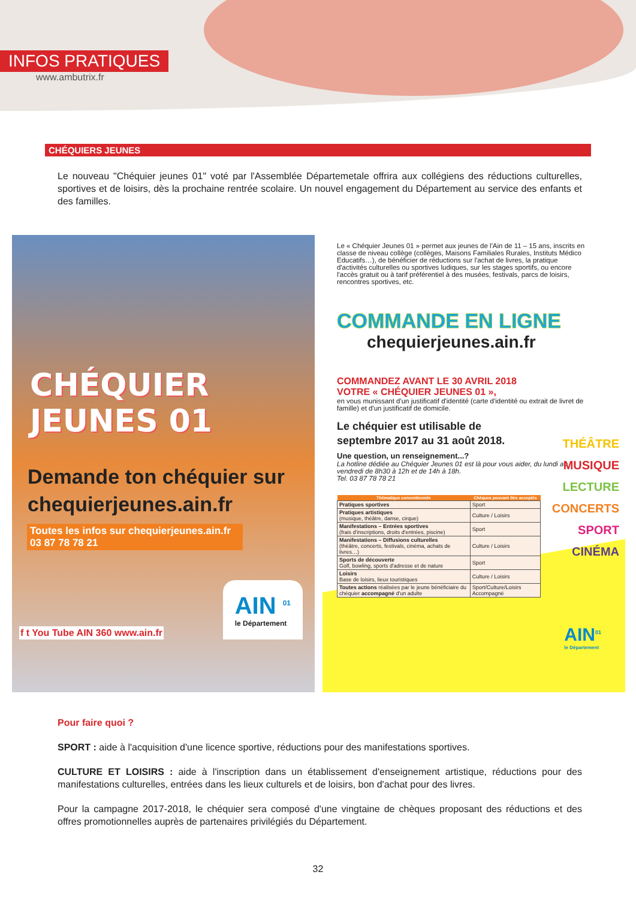INFOS PRATIQUES
www.ambutrix.fr
CHÉQUIERS JEUNES
Le nouveau "Chéquier jeunes 01" voté par l'Assemblée Départemetale offrira aux collégiens des réductions culturelles, sportives et de loisirs, dès la prochaine rentrée scolaire. Un nouvel engagement du Département au service des enfants et des familles.
CHÉQUIER
JEUNES 01
Demande ton chéquier sur chequierjeunes.ain.fr
Toutes les infos sur chequierjeunes.ain.fr
03 87 78 78 21
f t You Tube AIN 360 www.ain.fr
AIN <sup>01</sup>
le Département
Le « Chéquier Jeunes 01 » permet aux jeunes de l'Ain de 11 – 15 ans, inscrits en classe de niveau collège (collèges, Maisons Familiales Rurales, Instituts Médico Educatifs…), de bénéficier de réductions sur l'achat de livres, la pratique d'activités culturelles ou sportives ludiques, sur les stages sportifs, ou encore l'accès gratuit ou à tarif préférentiel à des musées, festivals, parcs de loisirs, rencontres sportives, etc.
COMMANDE EN LIGNE
chequierjeunes.ain.fr
COMMANDEZ AVANT LE 30 AVRIL 2018
VOTRE « CHÉQUIER JEUNES 01 »,
en vous munissant d'un justificatif d'identité (carte d'identité ou extrait de livret de famille) et d'un justificatif de domicile.
Le chéquier est utilisable de
septembre 2017 au 31 août 2018.
Une question, un renseignement...?
La hotline dédiée au Chéquier Jeunes 01 est là pour vous aider, du lundi au vendredi de 8h30 à 12h et de 14h à 18h.
Tel. 03 87 78 78 21
| Thématique conventionnée | Chèques pouvant être acceptés |
| --- | --- |
| Pratiques sportives | Sport |
| Pratiques artistiques (musique, théâtre, danse, cirque) | Culture / Loisirs |
| Manifestations – Entrées sportives (frais d'inscriptions, droits d'entrées, piscine) | Sport |
| Manifestations – Diffusions culturelles (théâtre, concerts, festivals, cinéma, achats de livres…) | Culture / Loisirs |
| Sports de découverte Golf, bowling, sports d'adresse et de nature | Sport |
| Loisirs Base de loisirs, lieux touristiques | Culture / Loisirs |
| Toutes actions réalisées par le jeune bénéficiaire du chéquier accompagné d'un adulte | Sport/Culture/Loisirs Accompagné |
THÉÂTRE
MUSIQUE
LECTURE
CONCERTS
SPORT
CINÉMA
AIN<sup>01</sup>
le Département
Pour faire quoi ?
SPORT : aide à l'acquisition d'une licence sportive, réductions pour des manifestations sportives.
CULTURE ET LOISIRS : aide à l'inscription dans un établissement d'enseignement artistique, réductions pour des manifestations culturelles, entrées dans les lieux culturels et de loisirs, bon d'achat pour des livres.
Pour la campagne 2017-2018, le chéquier sera composé d'une vingtaine de chèques proposant des réductions et des offres promotionnelles auprès de partenaires privilégiés du Département.
32